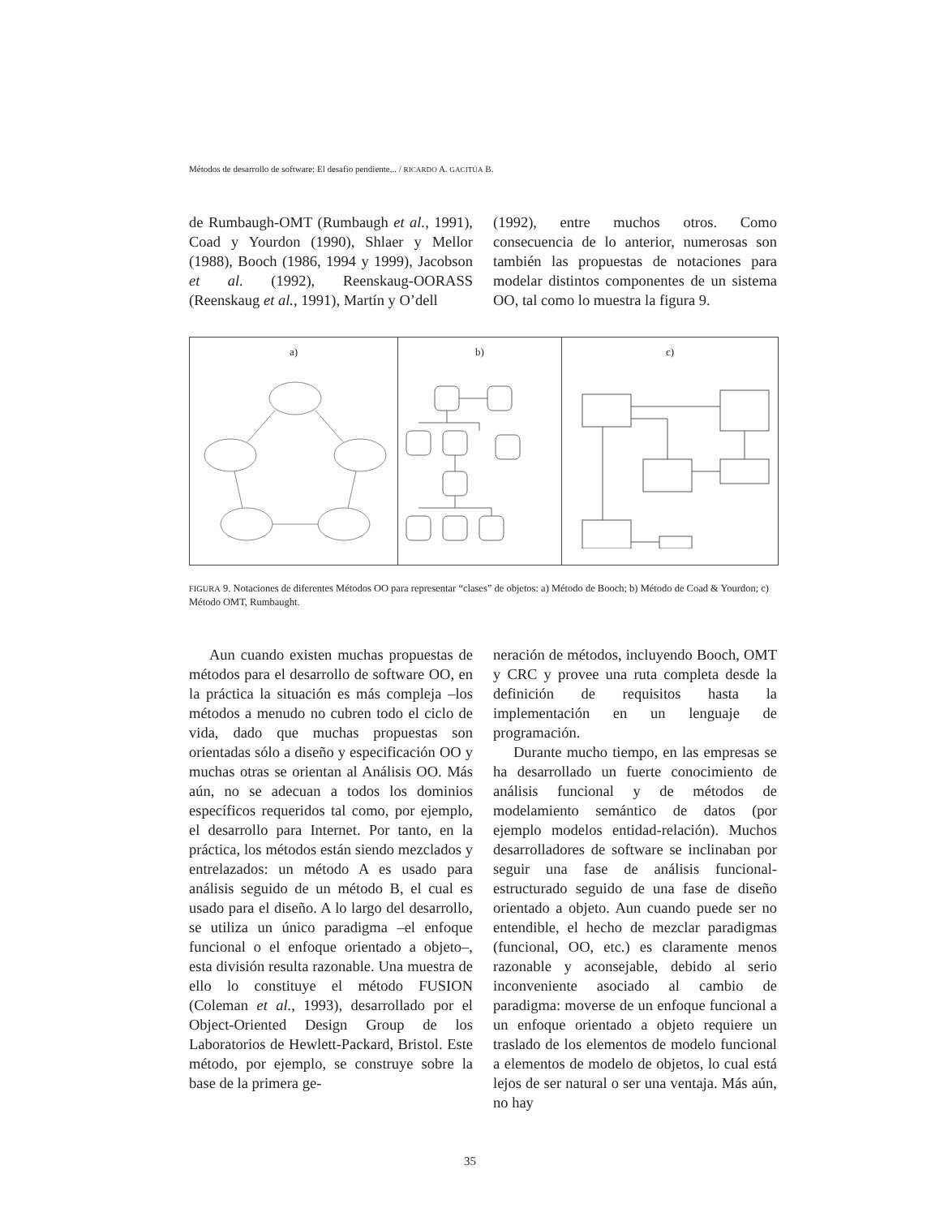Métodos de desarrollo de software: El desafio pendiente... / RICARDO A. GACITÚA B.
de Rumbaugh-OMT (Rumbaugh et al., 1991), Coad y Yourdon (1990), Shlaer y Mellor (1988), Booch (1986, 1994 y 1999), Jacobson et al. (1992), Reenskaug-OORASS (Reenskaug et al., 1991), Martín y O’dell
(1992), entre muchos otros. Como consecuencia de lo anterior, numerosas son también las propuestas de notaciones para modelar distintos componentes de un sistema OO, tal como lo muestra la figura 9.
a) b) c)
FIGURA 9. Notaciones de diferentes Métodos OO para representar “clases” de objetos: a) Método de Booch; b) Método de Coad & Yourdon; c) Método OMT, Rumbaught.
Aun cuando existen muchas propuestas de métodos para el desarrollo de software OO, en la práctica la situación es más compleja –los métodos a menudo no cubren todo el ciclo de vida, dado que muchas propuestas son orientadas sólo a diseño y especificación OO y muchas otras se orientan al Análisis OO. Más aún, no se adecuan a todos los dominios específicos requeridos tal como, por ejemplo, el desarrollo para Internet. Por tanto, en la práctica, los métodos están siendo mezclados y entrelazados: un método A es usado para análisis seguido de un método B, el cual es usado para el diseño. A lo largo del desarrollo, se utiliza un único paradigma –el enfoque funcional o el enfoque orientado a objeto–, esta división resulta razonable. Una muestra de ello lo constituye el método FUSION (Coleman et al., 1993), desarrollado por el Object-Oriented Design Group de los Laboratorios de Hewlett-Packard, Bristol. Este método, por ejemplo, se construye sobre la base de la primera ge-
neración de métodos, incluyendo Booch, OMT y CRC y provee una ruta completa desde la definición de requisitos hasta la implementación en un lenguaje de programación.
Durante mucho tiempo, en las empresas se ha desarrollado un fuerte conocimiento de análisis funcional y de métodos de modelamiento semántico de datos (por ejemplo modelos entidad-relación). Muchos desarrolladores de software se inclinaban por seguir una fase de análisis funcional-estructurado seguido de una fase de diseño orientado a objeto. Aun cuando puede ser no entendible, el hecho de mezclar paradigmas (funcional, OO, etc.) es claramente menos razonable y aconsejable, debido al serio inconveniente asociado al cambio de paradigma: moverse de un enfoque funcional a un enfoque orientado a objeto requiere un traslado de los elementos de modelo funcional a elementos de modelo de objetos, lo cual está lejos de ser natural o ser una ventaja. Más aún, no hay
35